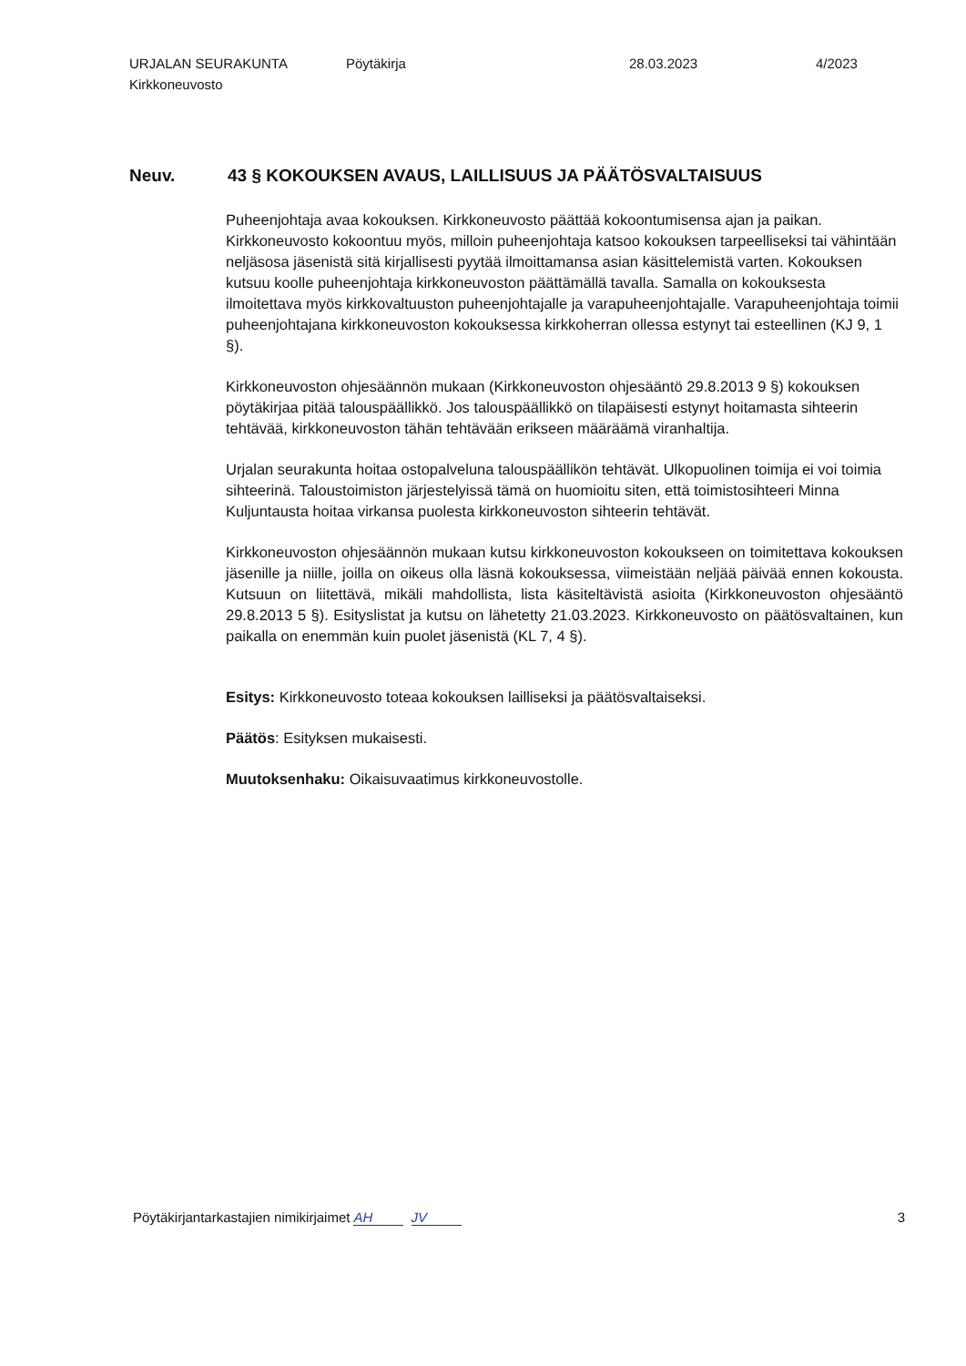URJALAN SEURAKUNTA Pöytäkirja 28.03.2023 4/2023
Kirkkoneuvosto
Neuv. 43 § KOKOUKSEN AVAUS, LAILLISUUS JA PÄÄTÖSVALTAISUUS
Puheenjohtaja avaa kokouksen. Kirkkoneuvosto päättää kokoontumisensa ajan ja paikan. Kirkkoneuvosto kokoontuu myös, milloin puheenjohtaja katsoo kokouksen tarpeelliseksi tai vähintään neljäsosa jäsenistä sitä kirjallisesti pyytää ilmoittamansa asian käsittelemistä varten. Kokouksen kutsuu koolle puheenjohtaja kirkkoneuvoston päättämällä tavalla. Samalla on kokouksesta ilmoitettava myös kirkkovaltuuston puheenjohtajalle ja varapuheenjohtajalle. Varapuheenjohtaja toimii puheenjohtajana kirkkoneuvoston kokouksessa kirkkoherran ollessa estynyt tai esteellinen (KJ 9, 1 §).
Kirkkoneuvoston ohjesäännön mukaan (Kirkkoneuvoston ohjesääntö 29.8.2013 9 §) kokouksen pöytäkirjaa pitää talouspäällikkö. Jos talouspäällikkö on tilapäisesti estynyt hoitamasta sihteerin tehtävää, kirkkoneuvoston tähän tehtävään erikseen määräämä viranhaltija.
Urjalan seurakunta hoitaa ostopalveluna talouspäällikön tehtävät. Ulkopuolinen toimija ei voi toimia sihteerinä. Taloustoimiston järjestelyissä tämä on huomioitu siten, että toimistosihteeri Minna Kuljuntausta hoitaa virkansa puolesta kirkkoneuvoston sihteerin tehtävät.
Kirkkoneuvoston ohjesäännön mukaan kutsu kirkkoneuvoston kokoukseen on toimitettava kokouksen jäsenille ja niille, joilla on oikeus olla läsnä kokouksessa, viimeistään neljää päivää ennen kokousta. Kutsuun on liitettävä, mikäli mahdollista, lista käsiteltävistä asioita (Kirkkoneuvoston ohjesääntö 29.8.2013 5 §). Esityslistat ja kutsu on lähetetty 21.03.2023. Kirkkoneuvosto on päätösvaltainen, kun paikalla on enemmän kuin puolet jäsenistä (KL 7, 4 §).
Esitys: Kirkkoneuvosto toteaa kokouksen lailliseksi ja päätösvaltaiseksi.
Päätös: Esityksen mukaisesti.
Muutoksenhaku: Oikaisuvaatimus kirkkoneuvostolle.
Pöytäkirjantarkastajien nimikirjaimet AH JV 3